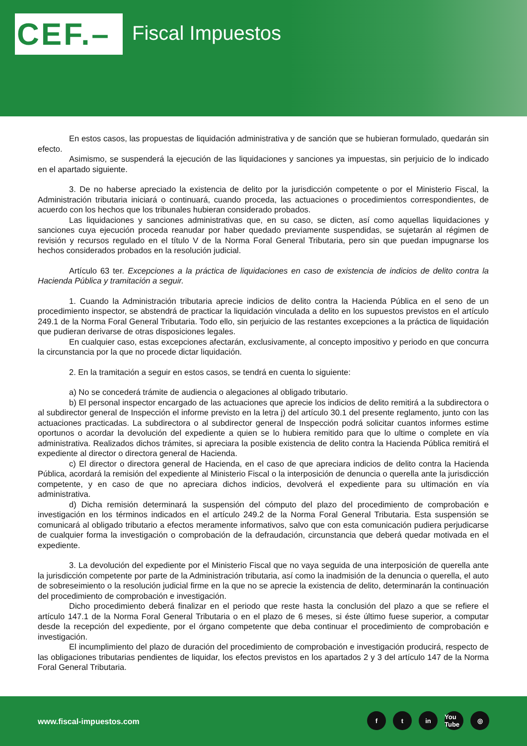CEF.– Fiscal Impuestos
En estos casos, las propuestas de liquidación administrativa y de sanción que se hubieran formulado, quedarán sin efecto.
Asimismo, se suspenderá la ejecución de las liquidaciones y sanciones ya impuestas, sin perjuicio de lo indicado en el apartado siguiente.
3. De no haberse apreciado la existencia de delito por la jurisdicción competente o por el Ministerio Fiscal, la Administración tributaria iniciará o continuará, cuando proceda, las actuaciones o procedimientos correspondientes, de acuerdo con los hechos que los tribunales hubieran considerado probados.
Las liquidaciones y sanciones administrativas que, en su caso, se dicten, así como aquellas liquidaciones y sanciones cuya ejecución proceda reanudar por haber quedado previamente suspendidas, se sujetarán al régimen de revisión y recursos regulado en el título V de la Norma Foral General Tributaria, pero sin que puedan impugnarse los hechos considerados probados en la resolución judicial.
Artículo 63 ter. Excepciones a la práctica de liquidaciones en caso de existencia de indicios de delito contra la Hacienda Pública y tramitación a seguir.
1. Cuando la Administración tributaria aprecie indicios de delito contra la Hacienda Pública en el seno de un procedimiento inspector, se abstendrá de practicar la liquidación vinculada a delito en los supuestos previstos en el artículo 249.1 de la Norma Foral General Tributaria. Todo ello, sin perjuicio de las restantes excepciones a la práctica de liquidación que pudieran derivarse de otras disposiciones legales.
En cualquier caso, estas excepciones afectarán, exclusivamente, al concepto impositivo y periodo en que concurra la circunstancia por la que no procede dictar liquidación.
2. En la tramitación a seguir en estos casos, se tendrá en cuenta lo siguiente:
a) No se concederá trámite de audiencia o alegaciones al obligado tributario.
b) El personal inspector encargado de las actuaciones que aprecie los indicios de delito remitirá a la subdirectora o al subdirector general de Inspección el informe previsto en la letra j) del artículo 30.1 del presente reglamento, junto con las actuaciones practicadas. La subdirectora o al subdirector general de Inspección podrá solicitar cuantos informes estime oportunos o acordar la devolución del expediente a quien se lo hubiera remitido para que lo ultime o complete en vía administrativa. Realizados dichos trámites, si apreciara la posible existencia de delito contra la Hacienda Pública remitirá el expediente al director o directora general de Hacienda.
c) El director o directora general de Hacienda, en el caso de que apreciara indicios de delito contra la Hacienda Pública, acordará la remisión del expediente al Ministerio Fiscal o la interposición de denuncia o querella ante la jurisdicción competente, y en caso de que no apreciara dichos indicios, devolverá el expediente para su ultimación en vía administrativa.
d) Dicha remisión determinará la suspensión del cómputo del plazo del procedimiento de comprobación e investigación en los términos indicados en el artículo 249.2 de la Norma Foral General Tributaria. Esta suspensión se comunicará al obligado tributario a efectos meramente informativos, salvo que con esta comunicación pudiera perjudicarse de cualquier forma la investigación o comprobación de la defraudación, circunstancia que deberá quedar motivada en el expediente.
3. La devolución del expediente por el Ministerio Fiscal que no vaya seguida de una interposición de querella ante la jurisdicción competente por parte de la Administración tributaria, así como la inadmisión de la denuncia o querella, el auto de sobreseimiento o la resolución judicial firme en la que no se aprecie la existencia de delito, determinarán la continuación del procedimiento de comprobación e investigación.
Dicho procedimiento deberá finalizar en el periodo que reste hasta la conclusión del plazo a que se refiere el artículo 147.1 de la Norma Foral General Tributaria o en el plazo de 6 meses, si éste último fuese superior, a computar desde la recepción del expediente, por el órgano competente que deba continuar el procedimiento de comprobación e investigación.
El incumplimiento del plazo de duración del procedimiento de comprobación e investigación producirá, respecto de las obligaciones tributarias pendientes de liquidar, los efectos previstos en los apartados 2 y 3 del artículo 147 de la Norma Foral General Tributaria.
www.fiscal-impuestos.com
ft in You Tube ◎